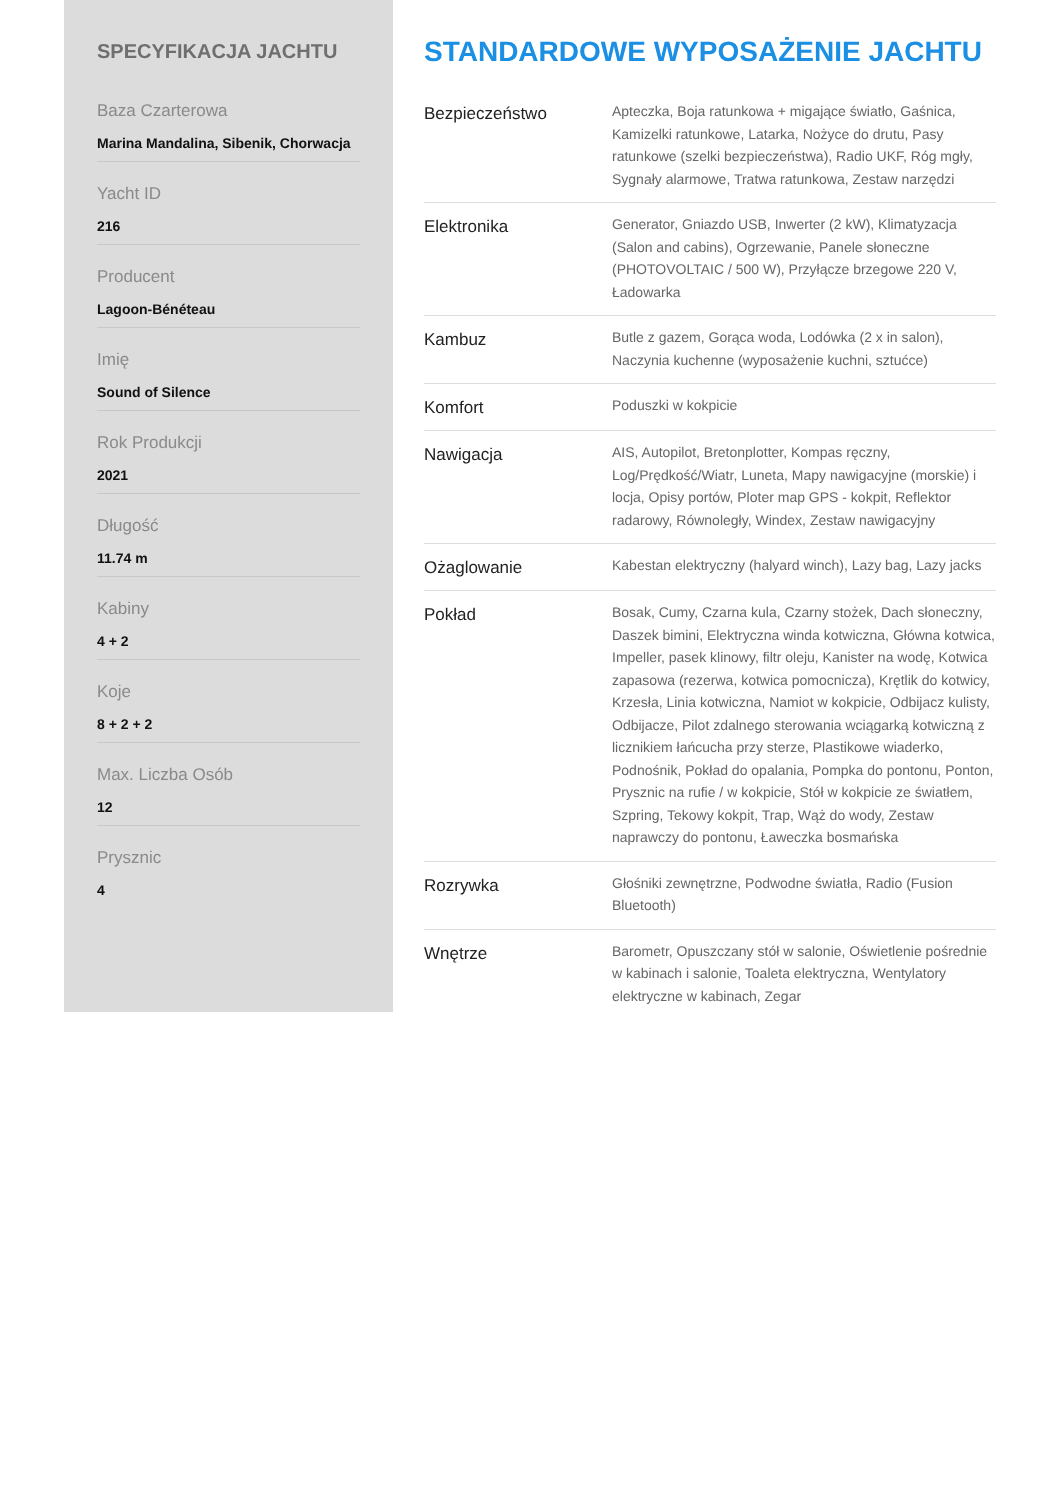SPECYFIKACJA JACHTU
Baza Czarterowa
Marina Mandalina, Sibenik, Chorwacja
Yacht ID
216
Producent
Lagoon-Bénéteau
Imię
Sound of Silence
Rok Produkcji
2021
Długość
11.74 m
Kabiny
4 + 2
Koje
8 + 2 + 2
Max. Liczba Osób
12
Prysznic
4
STANDARDOWE WYPOSAŻENIE JACHTU
| Bezpieczeństwo | Apteczka, Boja ratunkowa + migające światło, Gaśnica, Kamizelki ratunkowe, Latarka, Nożyce do drutu, Pasy ratunkowe (szelki bezpieczeństwa), Radio UKF, Róg mgły, Sygnały alarmowe, Tratwa ratunkowa, Zestaw narzędzi |
| Elektronika | Generator, Gniazdo USB, Inwerter (2 kW), Klimatyzacja (Salon and cabins), Ogrzewanie, Panele słoneczne (PHOTOVOLTAIC / 500 W), Przyłącze brzegowe 220 V, Ładowarka |
| Kambuz | Butle z gazem, Gorąca woda, Lodówka (2 x in salon), Naczynia kuchenne (wyposażenie kuchni, sztućce) |
| Komfort | Poduszki w kokpicie |
| Nawigacja | AIS, Autopilot, Bretonplotter, Kompas ręczny, Log/Prędkość/Wiatr, Luneta, Mapy nawigacyjne (morskie) i locja, Opisy portów, Ploter map GPS - kokpit, Reflektor radarowy, Równoległy, Windex, Zestaw nawigacyjny |
| Ożaglowanie | Kabestan elektryczny (halyard winch), Lazy bag, Lazy jacks |
| Pokład | Bosak, Cumy, Czarna kula, Czarny stożek, Dach słoneczny, Daszek bimini, Elektryczna winda kotwiczna, Główna kotwica, Impeller, pasek klinowy, filtr oleju, Kanister na wodę, Kotwica zapasowa (rezerwa, kotwica pomocnicza), Krętlik do kotwicy, Krzesła, Linia kotwiczna, Namiot w kokpicie, Odbijacz kulisty, Odbijacze, Pilot zdalnego sterowania wciągarką kotwiczną z licznikiem łańcucha przy sterze, Plastikowe wiaderko, Podnośnik, Pokład do opalania, Pompka do pontonu, Ponton, Prysznic na rufie / w kokpicie, Stół w kokpicie ze światłem, Szpring, Tekowy kokpit, Trap, Wąż do wody, Zestaw naprawczy do pontonu, Ławeczka bosmańska |
| Rozrywka | Głośniki zewnętrzne, Podwodne światła, Radio (Fusion Bluetooth) |
| Wnętrze | Barometr, Opuszczany stół w salonie, Oświetlenie pośrednie w kabinach i salonie, Toaleta elektryczna, Wentylatory elektryczne w kabinach, Zegar |